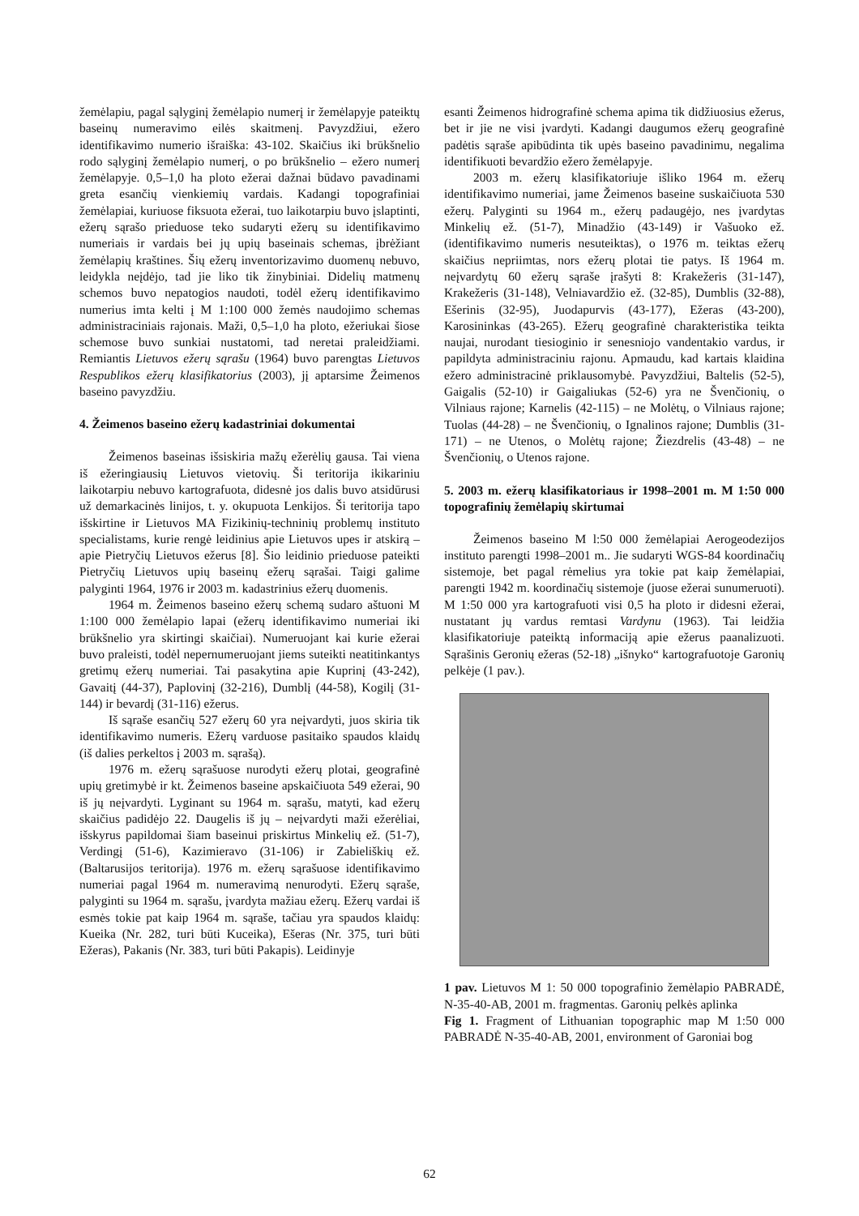žemėlapiu, pagal sąlyginį žemėlapio numerį ir žemėlapyje pateiktų baseinų numeravimo eilės skaitmenį. Pavyzdžiui, ežero identifikavimo numerio išraiška: 43-102. Skaičius iki brūkšnelio rodo sąlyginį žemėlapio numerį, o po brūkšnelio – ežero numerį žemėlapyje. 0,5–1,0 ha ploto ežerai dažnai būdavo pavadinami greta esančių vienkiemių vardais. Kadangi topografiniai žemėlapiai, kuriuose fiksuota ežerai, tuo laikotarpiu buvo įslaptinti, ežerų sąrašo prieduose teko sudaryti ežerų su identifikavimo numeriais ir vardais bei jų upių baseinais schemas, įbrėžiant žemėlapių kraštines. Šių ežerų inventorizavimo duomenų nebuvo, leidykla neįdėjo, tad jie liko tik žinybiniai. Didelių matmenų schemos buvo nepatogios naudoti, todėl ežerų identifikavimo numerius imta kelti į M 1:100 000 žemės naudojimo schemas administraciniais rajonais. Maži, 0,5–1,0 ha ploto, ežeriukai šiose schemose buvo sunkiai nustatomi, tad neretai praleidžiami. Remiantis Lietuvos ežerų sąrašu (1964) buvo parengtas Lietuvos Respublikos ežerų klasifikatorius (2003), jį aptarsime Žeimenos baseino pavyzdžiu.
4. Žeimenos baseino ežerų kadastriniai dokumentai
Žeimenos baseinas išsiskiria mažų ežerėlių gausa. Tai viena iš ežeringiausių Lietuvos vietovių. Ši teritorija ikikariniu laikotarpiu nebuvo kartografuota, didesnė jos dalis buvo atsidūrusi už demarkacinės linijos, t. y. okupuota Lenkijos. Ši teritorija tapo išskirtine ir Lietuvos MA Fizikinių-techninių problemų instituto specialistams, kurie rengė leidinius apie Lietuvos upes ir atskirą – apie Pietryčių Lietuvos ežerus [8]. Šio leidinio prieduose pateikti Pietryčių Lietuvos upių baseinų ežerų sąrašai. Taigi galime palyginti 1964, 1976 ir 2003 m. kadastrinius ežerų duomenis.
1964 m. Žeimenos baseino ežerų schemą sudaro aštuoni M 1:100 000 žemėlapio lapai (ežerų identifikavimo numeriai iki brūkšnelio yra skirtingi skaičiai). Numeruojant kai kurie ežerai buvo praleisti, todėl nepernumeruojant jiems suteikti neatitinkantys gretimų ežerų numeriai. Tai pasakytina apie Kuprinį (43-242), Gavaitį (44-37), Paplovinį (32-216), Dumblį (44-58), Kogilį (31-144) ir bevardį (31-116) ežerus.
Iš sąraše esančių 527 ežerų 60 yra neįvardyti, juos skiria tik identifikavimo numeris. Ežerų varduose pasitaiko spaudos klaidų (iš dalies perkeltos į 2003 m. sąrašą).
1976 m. ežerų sąrašuose nurodyti ežerų plotai, geografinė upių gretimybė ir kt. Žeimenos baseine apskaičiuota 549 ežerai, 90 iš jų neįvardyti. Lyginant su 1964 m. sąrašu, matyti, kad ežerų skaičius padidėjo 22. Daugelis iš jų – neįvardyti maži ežerėliai, išskyrus papildomai šiam baseinui priskirtus Minkelių ež. (51-7), Verdingį (51-6), Kazimieravo (31-106) ir Zabieliškių ež. (Baltarusijos teritorija). 1976 m. ežerų sąrašuose identifikavimo numeriai pagal 1964 m. numeravimą nenurodyti. Ežerų sąraše, palyginti su 1964 m. sąrašu, įvardyta mažiau ežerų. Ežerų vardai iš esmės tokie pat kaip 1964 m. sąraše, tačiau yra spaudos klaidų: Kueika (Nr. 282, turi būti Kuceika), Ešeras (Nr. 375, turi būti Ežeras), Pakanis (Nr. 383, turi būti Pakapis). Leidinyje
esanti Žeimenos hidrografinė schema apima tik didžiuosius ežerus, bet ir jie ne visi įvardyti. Kadangi daugumos ežerų geografinė padėtis sąraše apibūdinta tik upės baseino pavadinimu, negalima identifikuoti bevardžio ežero žemėlapyje.
2003 m. ežerų klasifikatoriuje išliko 1964 m. ežerų identifikavimo numeriai, jame Žeimenos baseine suskaičiuota 530 ežerų. Palyginti su 1964 m., ežerų padaugėjo, nes įvardytas Minkelių ež. (51-7), Minadžio (43-149) ir Vašuoko ež. (identifikavimo numeris nesuteiktas), o 1976 m. teiktas ežerų skaičius nepriimtas, nors ežerų plotai tie patys. Iš 1964 m. neįvardytų 60 ežerų sąraše įrašyti 8: Krakežeris (31-147), Krakežeris (31-148), Velniavardžio ež. (32-85), Dumblis (32-88), Ešerinis (32-95), Juodapurvis (43-177), Ežeras (43-200), Karosininkas (43-265). Ežerų geografinė charakteristika teikta naujai, nurodant tiesioginio ir senesniojo vandentakio vardus, ir papildyta administraciniu rajonu. Apmaudu, kad kartais klaidina ežero administracinė priklausomybė. Pavyzdžiui, Baltelis (52-5), Gaigalis (52-10) ir Gaigaliukas (52-6) yra ne Švenčionių, o Vilniaus rajone; Karnelis (42-115) – ne Molėtų, o Vilniaus rajone; Tuolas (44-28) – ne Švenčionių, o Ignalinos rajone; Dumblis (31-171) – ne Utenos, o Molėtų rajone; Žiezdrelis (43-48) – ne Švenčionių, o Utenos rajone.
5. 2003 m. ežerų klasifikatoriaus ir 1998–2001 m. M 1:50 000 topografinių žemėlapių skirtumai
Žeimenos baseino M l:50 000 žemėlapiai Aerogeodezijos instituto parengti 1998–2001 m.. Jie sudaryti WGS-84 koordinačių sistemoje, bet pagal rėmelius yra tokie pat kaip žemėlapiai, parengti 1942 m. koordinačių sistemoje (juose ežerai sunumeruoti). M 1:50 000 yra kartografuoti visi 0,5 ha ploto ir didesni ežerai, nustatant jų vardus remtasi Vardynu (1963). Tai leidžia klasifikatoriuje pateiktą informaciją apie ežerus paanalizuoti. Sąrašinis Geronių ežeras (52-18) „išnyko“ kartografuotoje Garonių pelkėje (1 pav.).
1 pav. Lietuvos M 1: 50 000 topografinio žemėlapio PABRADĖ, N-35-40-AB, 2001 m. fragmentas. Garonių pelkės aplinka
Fig 1. Fragment of Lithuanian topographic map M 1:50 000 PABRADĖ N-35-40-AB, 2001, environment of Garoniai bog
62